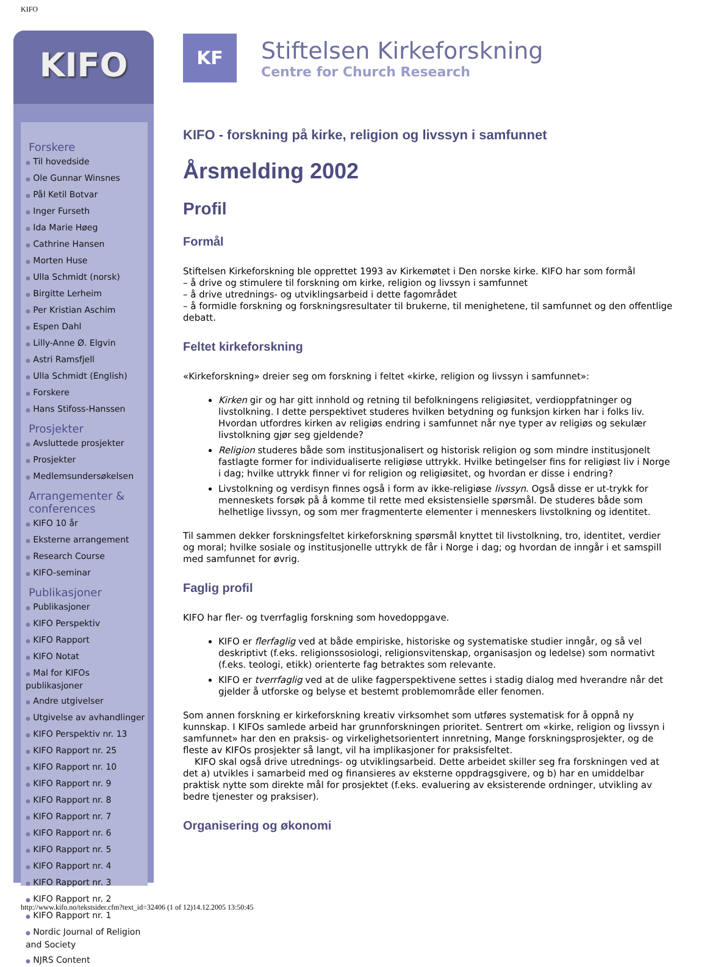KIFO
KIFO
Forskere
● Til hovedside
● Ole Gunnar Winsnes
● Pål Ketil Botvar
● Inger Furseth
● Ida Marie Høeg
● Cathrine Hansen
● Morten Huse
● Ulla Schmidt (norsk)
● Birgitte Lerheim
● Per Kristian Aschim
● Espen Dahl
● Lilly-Anne Ø. Elgvin
● Astri Ramsfjell
● Ulla Schmidt (English)
● Forskere
● Hans Stifoss-Hanssen
Prosjekter
● Avsluttede prosjekter
● Prosjekter
● Medlemsundersøkelsen
Arrangementer & conferences
● KIFO 10 år
● Eksterne arrangement
● Research Course
● KIFO-seminar
Publikasjoner
● Publikasjoner
● KIFO Perspektiv
● KIFO Rapport
● KIFO Notat
● Mal for KIFOs publikasjoner
● Andre utgivelser
● Utgivelse av avhandlinger
● KIFO Perspektiv nr. 13
● KIFO Rapport nr. 25
● KIFO Rapport nr. 10
● KIFO Rapport nr. 9
● KIFO Rapport nr. 8
● KIFO Rapport nr. 7
● KIFO Rapport nr. 6
● KIFO Rapport nr. 5
● KIFO Rapport nr. 4
● KIFO Rapport nr. 3
● KIFO Rapport nr. 2
● KIFO Rapport nr. 1
● Nordic Journal of Religion and Society
● NJRS Content
KF
Stiftelsen Kirkeforskning
Centre for Church Research
KIFO - forskning på kirke, religion og livssyn i samfunnet
Årsmelding 2002
Profil
Formål
Stiftelsen Kirkeforskning ble opprettet 1993 av Kirkemøtet i Den norske kirke. KIFO har som formål
– å drive og stimulere til forskning om kirke, religion og livssyn i samfunnet
– å drive utrednings- og utviklingsarbeid i dette fagområdet
– å formidle forskning og forskningsresultater til brukerne, til menighetene, til samfunnet og den offentlige debatt.
Feltet kirkeforskning
«Kirkeforskning» dreier seg om forskning i feltet «kirke, religion og livssyn i samfunnet»:
Kirken gir og har gitt innhold og retning til befolkningens religiøsitet, verdioppfatninger og livstolkning. I dette perspektivet studeres hvilken betydning og funksjon kirken har i folks liv. Hvordan utfordres kirken av religiøs endring i samfunnet når nye typer av religiøs og sekulær livstolkning gjør seg gjeldende?
Religion studeres både som institusjonalisert og historisk religion og som mindre institusjonelt fastlagte former for individualiserte religiøse uttrykk. Hvilke betingelser fins for religiøst liv i Norge i dag; hvilke uttrykk finner vi for religion og religiøsitet, og hvordan er disse i endring?
Livstolkning og verdisyn finnes også i form av ikke-religiøse livssyn. Også disse er ut-trykk for menneskets forsøk på å komme til rette med eksistensielle spørsmål. De studeres både som helhetlige livssyn, og som mer fragmenterte elementer i menneskers livstolkning og identitet.
Til sammen dekker forskningsfeltet kirkeforskning spørsmål knyttet til livstolkning, tro, identitet, verdier og moral; hvilke sosiale og institusjonelle uttrykk de får i Norge i dag; og hvordan de inngår i et samspill med samfunnet for øvrig.
Faglig profil
KIFO har fler- og tverrfaglig forskning som hovedoppgave.
KIFO er flerfaglig ved at både empiriske, historiske og systematiske studier inngår, og så vel deskriptivt (f.eks. religionssosiologi, religionsvitenskap, organisasjon og ledelse) som normativt (f.eks. teologi, etikk) orienterte fag betraktes som relevante.
KIFO er tverrfaglig ved at de ulike fagperspektivene settes i stadig dialog med hverandre når det gjelder å utforske og belyse et bestemt problemområde eller fenomen.
Som annen forskning er kirkeforskning kreativ virksomhet som utføres systematisk for å oppnå ny kunnskap. I KIFOs samlede arbeid har grunnforskningen prioritet. Sentrert om «kirke, religion og livssyn i samfunnet» har den en praksis- og virkelighetsorientert innretning, Mange forskningsprosjekter, og de fleste av KIFOs prosjekter så langt, vil ha implikasjoner for praksisfeltet.
KIFO skal også drive utrednings- og utviklingsarbeid. Dette arbeidet skiller seg fra forskningen ved at det a) utvikles i samarbeid med og finansieres av eksterne oppdragsgivere, og b) har en umiddelbar praktisk nytte som direkte mål for prosjektet (f.eks. evaluering av eksisterende ordninger, utvikling av bedre tjenester og praksiser).
Organisering og økonomi
http://www.kifo.no/tekstsider.cfm?text_id=32406 (1 of 12)14.12.2005 13:50:45